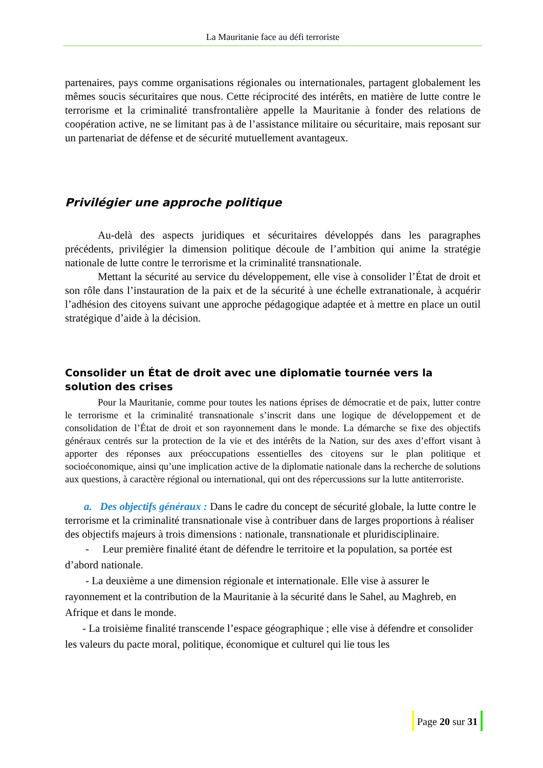La Mauritanie face au défi terroriste
partenaires, pays comme organisations régionales ou internationales, partagent globalement les mêmes soucis sécuritaires que nous. Cette réciprocité des intérêts, en matière de lutte contre le terrorisme et la criminalité transfrontalière appelle la Mauritanie à fonder des relations de coopération active, ne se limitant pas à de l’assistance militaire ou sécuritaire, mais reposant sur un partenariat de défense et de sécurité mutuellement avantageux.
Privilégier une approche politique
Au-delà des aspects juridiques et sécuritaires développés dans les paragraphes précédents, privilégier la dimension politique découle de l’ambition qui anime la stratégie nationale de lutte contre le terrorisme et la criminalité transnationale.
Mettant la sécurité au service du développement, elle vise à consolider l’État de droit et son rôle dans l’instauration de la paix et de la sécurité à une échelle extranationale, à acquérir l’adhésion des citoyens suivant une approche pédagogique adaptée et à mettre en place un outil stratégique d’aide à la décision.
Consolider un État de droit avec une diplomatie tournée vers la solution des crises
Pour la Mauritanie, comme pour toutes les nations éprises de démocratie et de paix, lutter contre le terrorisme et la criminalité transnationale s’inscrit dans une logique de développement et de consolidation de l’État de droit et son rayonnement dans le monde. La démarche se fixe des objectifs généraux centrés sur la protection de la vie et des intérêts de la Nation, sur des axes d’effort visant à apporter des réponses aux préoccupations essentielles des citoyens sur le plan politique et socioéconomique, ainsi qu’une implication active de la diplomatie nationale dans la recherche de solutions aux questions, à caractère régional ou international, qui ont des répercussions sur la lutte antiterroriste.
a. Des objectifs généraux : Dans le cadre du concept de sécurité globale, la lutte contre le terrorisme et la criminalité transnationale vise à contribuer dans de larges proportions à réaliser des objectifs majeurs à trois dimensions : nationale, transnationale et pluridisciplinaire.
- Leur première finalité étant de défendre le territoire et la population, sa portée est d’abord nationale.
- La deuxième a une dimension régionale et internationale. Elle vise à assurer le rayonnement et la contribution de la Mauritanie à la sécurité dans le Sahel, au Maghreb, en Afrique et dans le monde.
- La troisième finalité transcende l’espace géographique ; elle vise à défendre et consolider les valeurs du pacte moral, politique, économique et culturel qui lie tous les
Page 20 sur 31